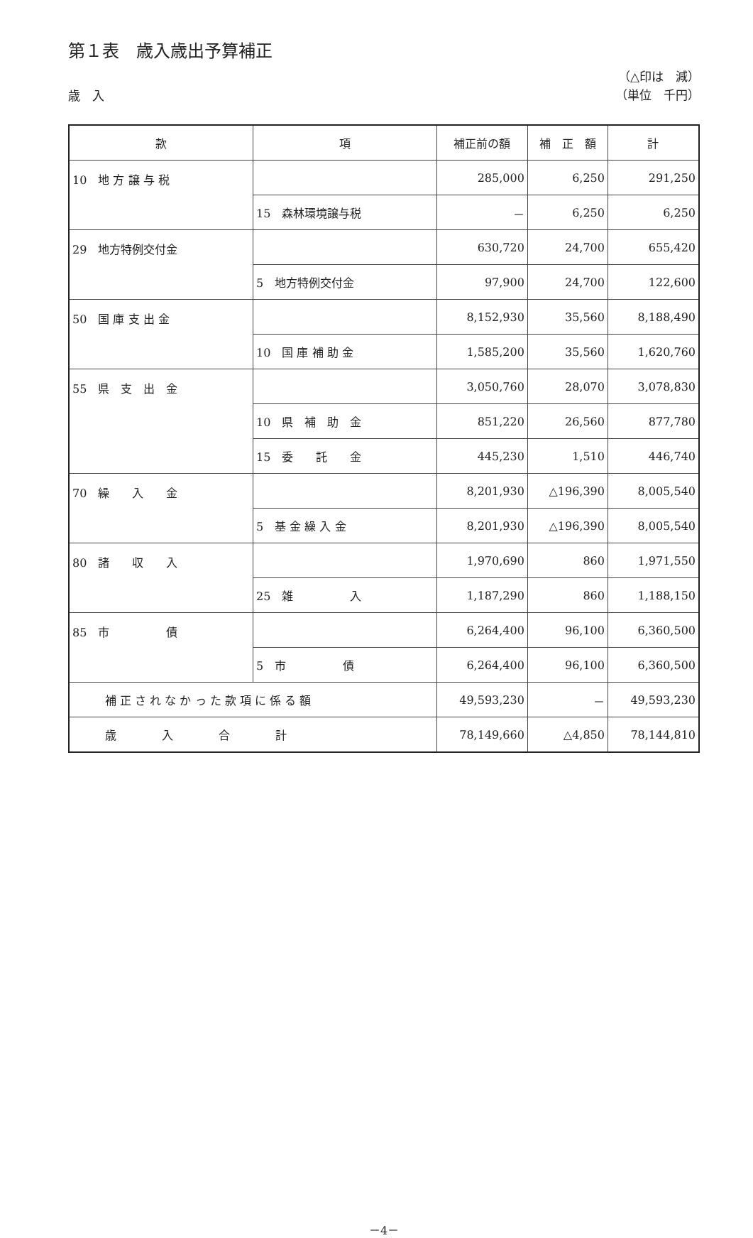第１表　歳入歳出予算補正
歳　入
（△印は　減）
（単位　千円）
| 款 | 項 | 補正前の額 | 補 正 額 | 計 |
| --- | --- | --- | --- | --- |
| 10 地 方 譲 与 税 | | 285,000 | 6,250 | 291,250 |
| | 15 森林環境譲与税 | － | 6,250 | 6,250 |
| 29 地方特例交付金 | | 630,720 | 24,700 | 655,420 |
| | 5 地方特例交付金 | 97,900 | 24,700 | 122,600 |
| 50 国 庫 支 出 金 | | 8,152,930 | 35,560 | 8,188,490 |
| | 10 国 庫 補 助 金 | 1,585,200 | 35,560 | 1,620,760 |
| 55 県 支 出 金 | | 3,050,760 | 28,070 | 3,078,830 |
| | 10 県 補 助 金 | 851,220 | 26,560 | 877,780 |
| | 15 委 託 金 | 445,230 | 1,510 | 446,740 |
| 70 繰 入 金 | | 8,201,930 | △196,390 | 8,005,540 |
| | 5 基 金 繰 入 金 | 8,201,930 | △196,390 | 8,005,540 |
| 80 諸 収 入 | | 1,970,690 | 860 | 1,971,550 |
| | 25 雑 入 | 1,187,290 | 860 | 1,188,150 |
| 85 市 債 | | 6,264,400 | 96,100 | 6,360,500 |
| | 5 市 債 | 6,264,400 | 96,100 | 6,360,500 |
| 補 正 さ れ な か っ た 款 項 に 係 る 額 | | 49,593,230 | － | 49,593,230 |
| 歳 入 合 計 | | 78,149,660 | △4,850 | 78,144,810 |
－4－